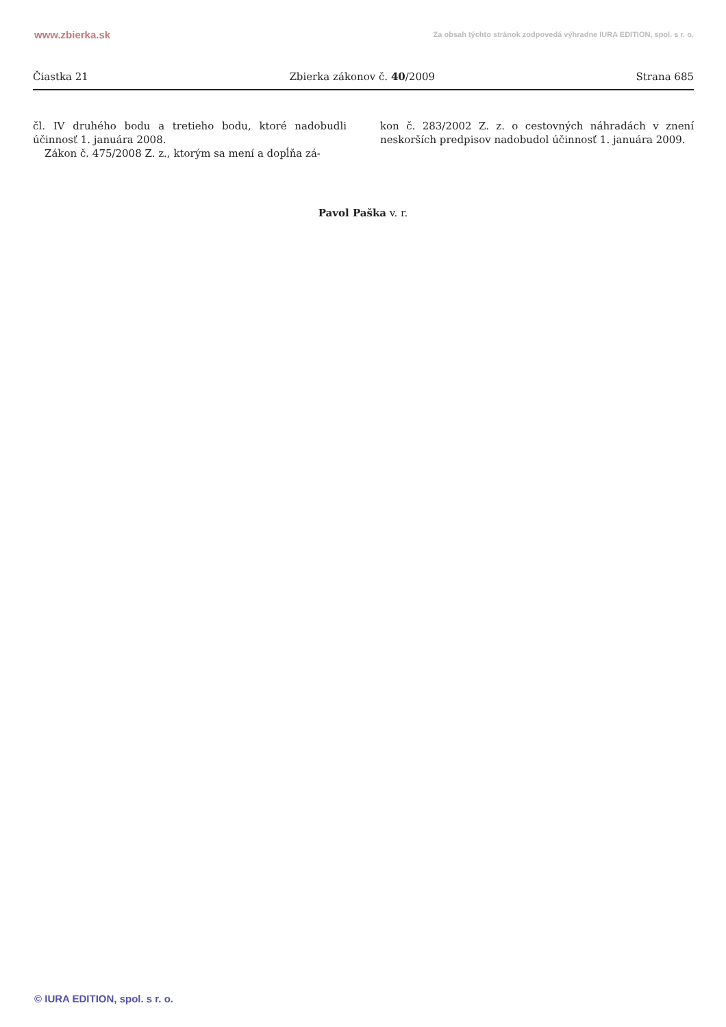www.zbierka.sk Za obsah týchto stránok zodpovedá výhradne IURA EDITION, spol. s r. o.
Čiastka 21 Zbierka zákonov č. 40/2009 Strana 685
čl. IV druhého bodu a tretieho bodu, ktoré nadobudli účinnosť 1. januára 2008.
Zákon č. 475/2008 Z. z., ktorým sa mení a dopĺňa zá-
kon č. 283/2002 Z. z. o cestovných náhradách v znení neskorších predpisov nadobudol účinnosť 1. januára 2009.
Pavol Paška v. r.
© IURA EDITION, spol. s r. o.